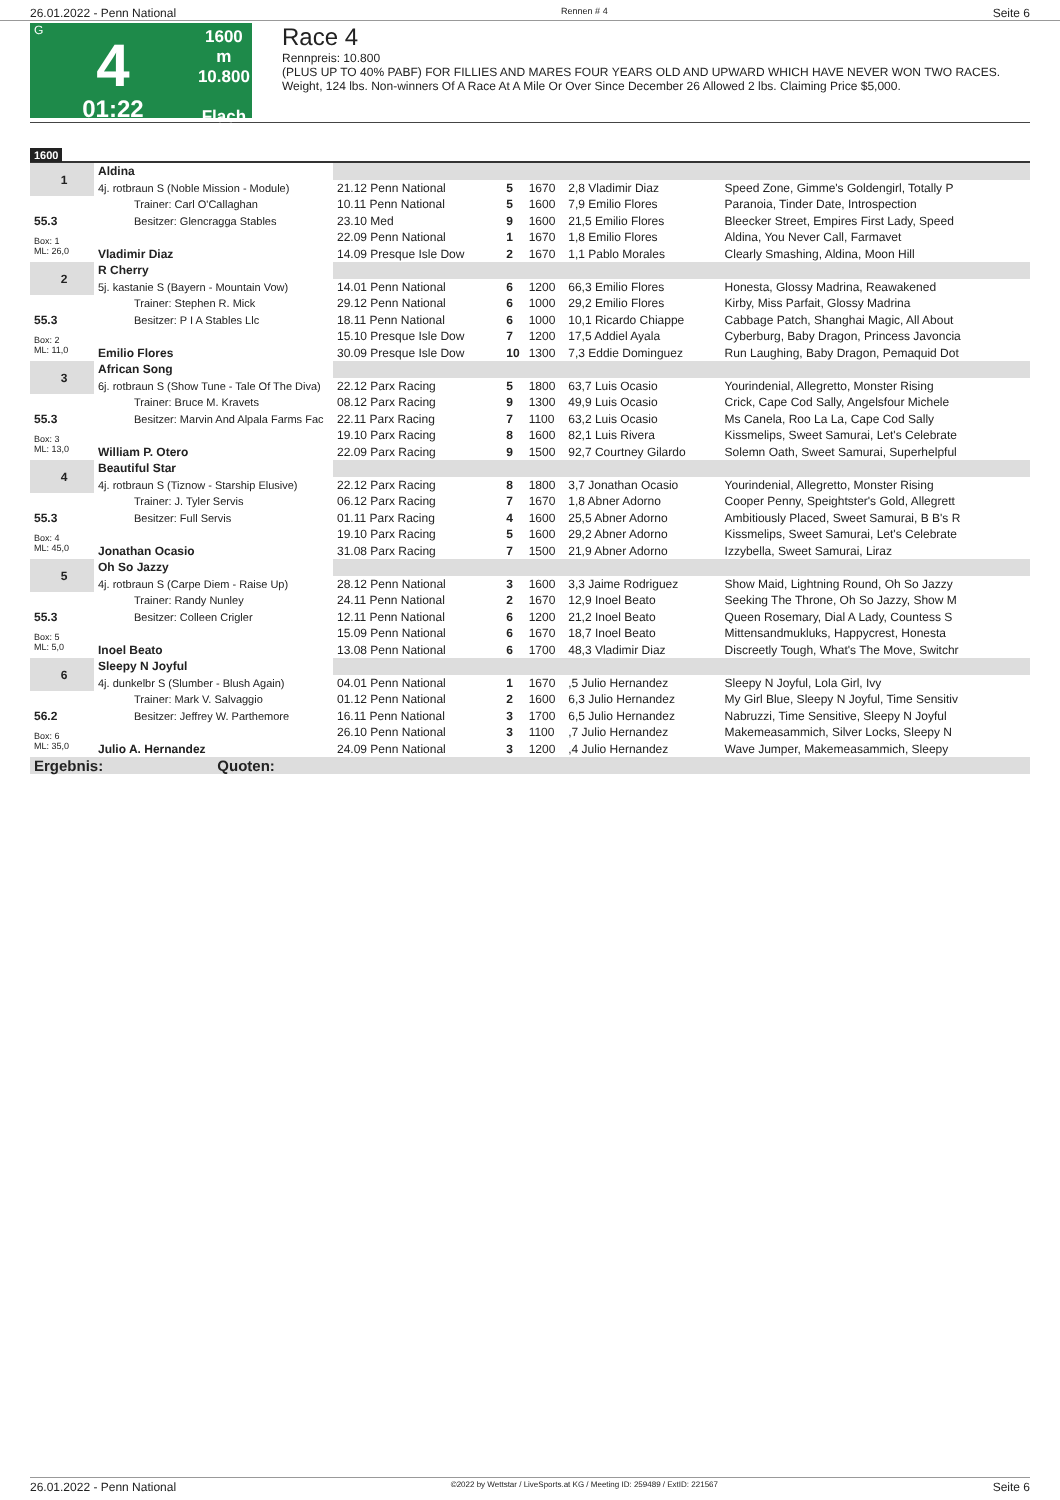26.01.2022 - Penn National Rennen # 4 Seite 6
G
4
01:22
1600 m
10.800
Flach
Race 4
Rennpreis: 10.800
(PLUS UP TO 40% PABF) FOR FILLIES AND MARES FOUR YEARS OLD AND UPWARD WHICH HAVE NEVER WON TWO RACES. Weight, 124 lbs. Non-winners Of A Race At A Mile Or Over Since December 26 Allowed 2 lbs. Claiming Price $5,000.
1600
| 1 | Aldina | | | | | |
| | 4j. rotbraun S (Noble Mission - Module) | 21.12 Penn National | 5 | 1670 | 2,8 Vladimir Diaz | Speed Zone, Gimme's Goldengirl, Totally P |
| | Trainer: Carl O'Callaghan | 10.11 Penn National | 5 | 1600 | 7,9 Emilio Flores | Paranoia, Tinder Date, Introspection |
| 55.3 | Besitzer: Glencragga Stables | 23.10 Med | 9 | 1600 | 21,5 Emilio Flores | Bleecker Street, Empires First Lady, Speed |
| Box: 1 ML: 26,0 | | 22.09 Penn National | 1 | 1670 | 1,8 Emilio Flores | Aldina, You Never Call, Farmavet |
| | Vladimir Diaz | 14.09 Presque Isle Dow | 2 | 1670 | 1,1 Pablo Morales | Clearly Smashing, Aldina, Moon Hill |
| 2 | R Cherry | | | | | |
| | 5j. kastanie S (Bayern - Mountain Vow) | 14.01 Penn National | 6 | 1200 | 66,3 Emilio Flores | Honesta, Glossy Madrina, Reawakened |
| | Trainer: Stephen R. Mick | 29.12 Penn National | 6 | 1000 | 29,2 Emilio Flores | Kirby, Miss Parfait, Glossy Madrina |
| 55.3 | Besitzer: P I A Stables Llc | 18.11 Penn National | 6 | 1000 | 10,1 Ricardo Chiappe | Cabbage Patch, Shanghai Magic, All About |
| Box: 2 ML: 11,0 | | 15.10 Presque Isle Dow | 7 | 1200 | 17,5 Addiel Ayala | Cyberburg, Baby Dragon, Princess Javoncia |
| | Emilio Flores | 30.09 Presque Isle Dow | 10 | 1300 | 7,3 Eddie Dominguez | Run Laughing, Baby Dragon, Pemaquid Dot |
| 3 | African Song | | | | | |
| | 6j. rotbraun S (Show Tune - Tale Of The Diva) | 22.12 Parx Racing | 5 | 1800 | 63,7 Luis Ocasio | Yourindenial, Allegretto, Monster Rising |
| | Trainer: Bruce M. Kravets | 08.12 Parx Racing | 9 | 1300 | 49,9 Luis Ocasio | Crick, Cape Cod Sally, Angelsfour Michele |
| 55.3 | Besitzer: Marvin And Alpala Farms Fac | 22.11 Parx Racing | 7 | 1100 | 63,2 Luis Ocasio | Ms Canela, Roo La La, Cape Cod Sally |
| Box: 3 ML: 13,0 | | 19.10 Parx Racing | 8 | 1600 | 82,1 Luis Rivera | Kissmelips, Sweet Samurai, Let's Celebrate |
| | William P. Otero | 22.09 Parx Racing | 9 | 1500 | 92,7 Courtney Gilardo | Solemn Oath, Sweet Samurai, Superhelpful |
| 4 | Beautiful Star | | | | | |
| | 4j. rotbraun S (Tiznow - Starship Elusive) | 22.12 Parx Racing | 8 | 1800 | 3,7 Jonathan Ocasio | Yourindenial, Allegretto, Monster Rising |
| | Trainer: J. Tyler Servis | 06.12 Parx Racing | 7 | 1670 | 1,8 Abner Adorno | Cooper Penny, Speightster's Gold, Allegrett |
| 55.3 | Besitzer: Full Servis | 01.11 Parx Racing | 4 | 1600 | 25,5 Abner Adorno | Ambitiously Placed, Sweet Samurai, B B's R |
| Box: 4 ML: 45,0 | | 19.10 Parx Racing | 5 | 1600 | 29,2 Abner Adorno | Kissmelips, Sweet Samurai, Let's Celebrate |
| | Jonathan Ocasio | 31.08 Parx Racing | 7 | 1500 | 21,9 Abner Adorno | Izzybella, Sweet Samurai, Liraz |
| 5 | Oh So Jazzy | | | | | |
| | 4j. rotbraun S (Carpe Diem - Raise Up) | 28.12 Penn National | 3 | 1600 | 3,3 Jaime Rodriguez | Show Maid, Lightning Round, Oh So Jazzy |
| | Trainer: Randy Nunley | 24.11 Penn National | 2 | 1670 | 12,9 Inoel Beato | Seeking The Throne, Oh So Jazzy, Show M |
| 55.3 | Besitzer: Colleen Crigler | 12.11 Penn National | 6 | 1200 | 21,2 Inoel Beato | Queen Rosemary, Dial A Lady, Countess S |
| Box: 5 ML: 5,0 | | 15.09 Penn National | 6 | 1670 | 18,7 Inoel Beato | Mittensandmukluks, Happycrest, Honesta |
| | Inoel Beato | 13.08 Penn National | 6 | 1700 | 48,3 Vladimir Diaz | Discreetly Tough, What's The Move, Switchr |
| 6 | Sleepy N Joyful | | | | | |
| | 4j. dunkelbr S (Slumber - Blush Again) | 04.01 Penn National | 1 | 1670 | ,5 Julio Hernandez | Sleepy N Joyful, Lola Girl, Ivy |
| | Trainer: Mark V. Salvaggio | 01.12 Penn National | 2 | 1600 | 6,3 Julio Hernandez | My Girl Blue, Sleepy N Joyful, Time Sensitiv |
| 56.2 | Besitzer: Jeffrey W. Parthemore | 16.11 Penn National | 3 | 1700 | 6,5 Julio Hernandez | Nabruzzi, Time Sensitive, Sleepy N Joyful |
| Box: 6 ML: 35,0 | | 26.10 Penn National | 3 | 1100 | ,7 Julio Hernandez | Makemeasammich, Silver Locks, Sleepy N |
| | Julio A. Hernandez | 24.09 Penn National | 3 | 1200 | ,4 Julio Hernandez | Wave Jumper, Makemeasammich, Sleepy |
| Ergebnis: Quoten: | | | | | | |
26.01.2022 - Penn National ©2022 by Wettstar / LiveSports.at KG / Meeting ID: 259489 / ExtID: 221567 Seite 6